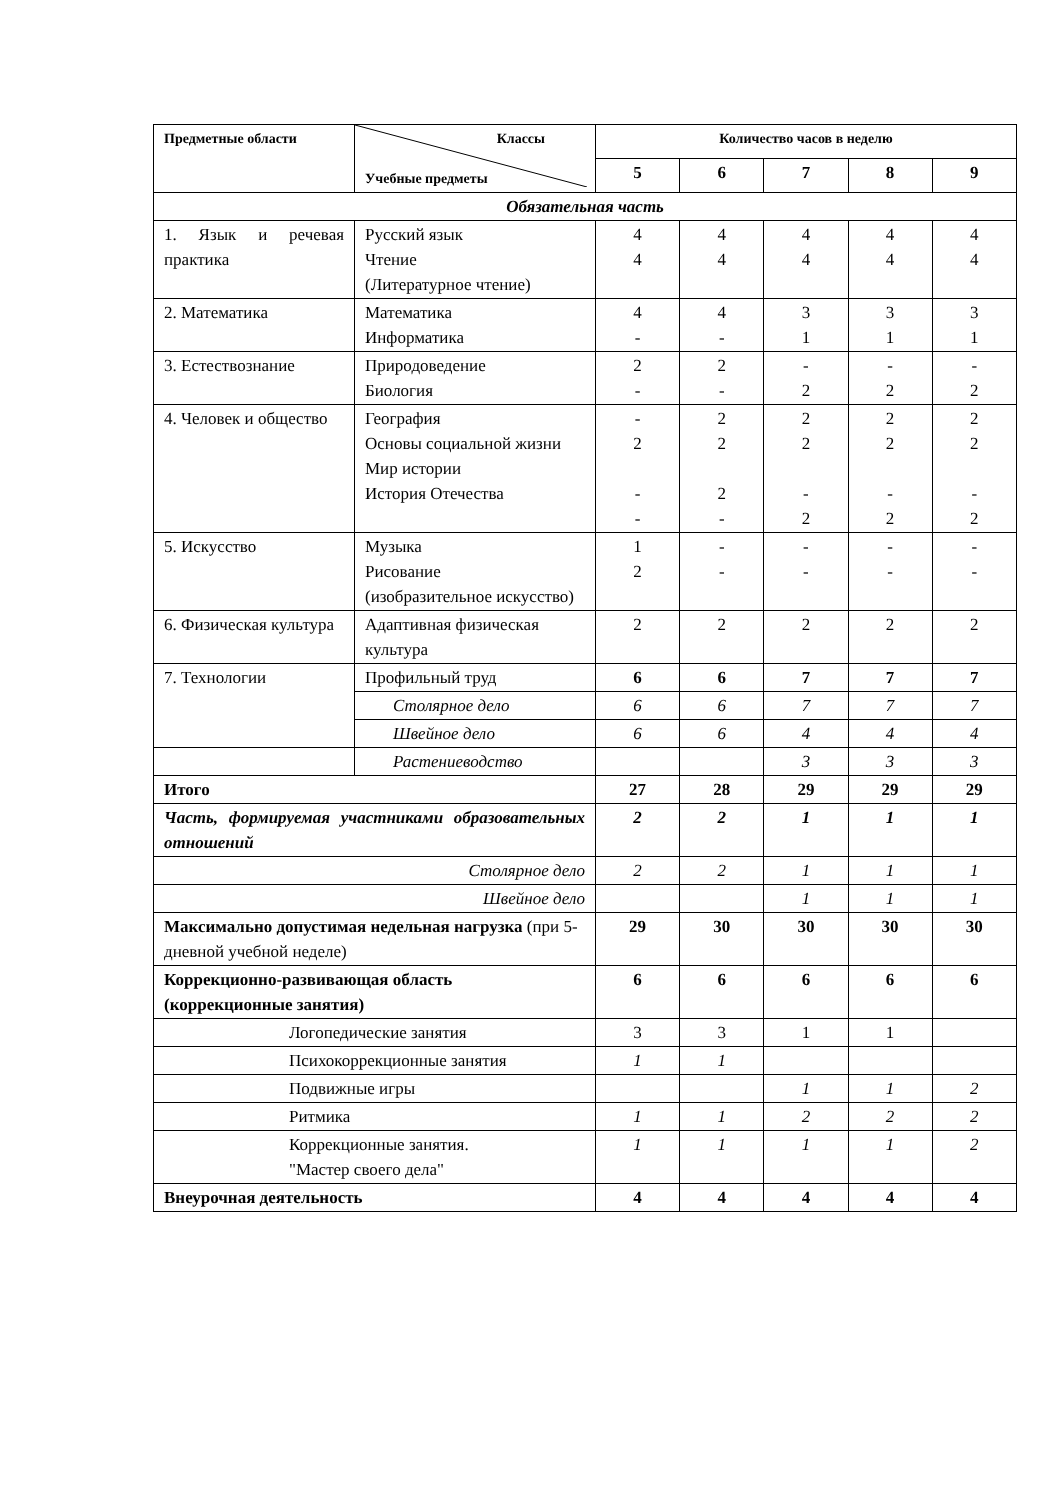| Предметные области | Классы Учебные предметы | Количество часов в неделю | | | | |
| --- | --- | --- | --- | --- | --- | --- |
| | | 5 | 6 | 7 | 8 | 9 |
| Обязательная часть | | | | | | |
| 1. Язык и речевая практика | Русский язык Чтение (Литературное чтение) | 4 4 | 4 4 | 4 4 | 4 4 | 4 4 |
| 2. Математика | Математика Информатика | 4 - | 4 - | 3 1 | 3 1 | 3 1 |
| 3. Естествознание | Природоведение Биология | 2 - | 2 - | - 2 | - 2 | - 2 |
| 4. Человек и общество | География Основы социальной жизни Мир истории История Отечества | - 2 - - | 2 2 2 - | 2 2 - 2 | 2 2 - 2 | 2 2 - 2 |
| 5. Искусство | Музыка Рисование (изобразительное искусство) | 1 2 | - - | - - | - - | - - |
| 6. Физическая культура | Адаптивная физическая культура | 2 | 2 | 2 | 2 | 2 |
| 7. Технологии | Профильный труд | 6 | 6 | 7 | 7 | 7 |
| | Столярное дело | 6 | 6 | 7 | 7 | 7 |
| | Швейное дело | 6 | 6 | 4 | 4 | 4 |
| | Растениеводство | | | 3 | 3 | 3 |
| Итого | | 27 | 28 | 29 | 29 | 29 |
| Часть, формируемая участниками образовательных отношений | | 2 | 2 | 1 | 1 | 1 |
| Столярное дело | | 2 | 2 | 1 | 1 | 1 |
| Швейное дело | | | | 1 | 1 | 1 |
| Максимально допустимая недельная нагрузка (при 5-дневной учебной неделе) | | 29 | 30 | 30 | 30 | 30 |
| Коррекционно-развивающая область (коррекционные занятия) | | 6 | 6 | 6 | 6 | 6 |
| Логопедические занятия | | 3 | 3 | 1 | 1 | |
| Психокоррекционные занятия | | 1 | 1 | | | |
| Подвижные игры | | | | 1 | 1 | 2 |
| Ритмика | | 1 | 1 | 2 | 2 | 2 |
| Коррекционные занятия. "Мастер своего дела" | | 1 | 1 | 1 | 1 | 2 |
| Внеурочная деятельность | | 4 | 4 | 4 | 4 | 4 |